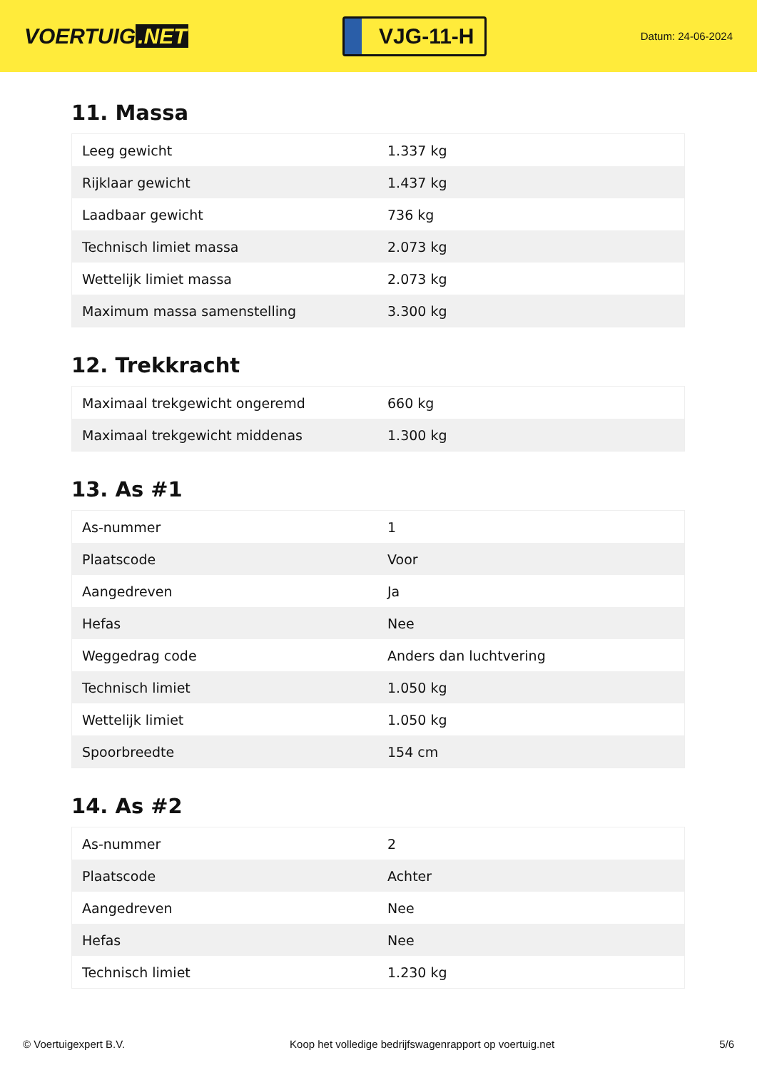VOERTUIG.NET
VJG-11-H
Datum: 24-06-2024
11. Massa
| Leeg gewicht | 1.337 kg |
| Rijklaar gewicht | 1.437 kg |
| Laadbaar gewicht | 736 kg |
| Technisch limiet massa | 2.073 kg |
| Wettelijk limiet massa | 2.073 kg |
| Maximum massa samenstelling | 3.300 kg |
12. Trekkracht
| Maximaal trekgewicht ongeremd | 660 kg |
| Maximaal trekgewicht middenas | 1.300 kg |
13. As #1
| As-nummer | 1 |
| Plaatscode | Voor |
| Aangedreven | Ja |
| Hefas | Nee |
| Weggedrag code | Anders dan luchtvering |
| Technisch limiet | 1.050 kg |
| Wettelijk limiet | 1.050 kg |
| Spoorbreedte | 154 cm |
14. As #2
| As-nummer | 2 |
| Plaatscode | Achter |
| Aangedreven | Nee |
| Hefas | Nee |
| Technisch limiet | 1.230 kg |
© Voertuigexpert B.V. Koop het volledige bedrijfswagenrapport op voertuig.net 5/6